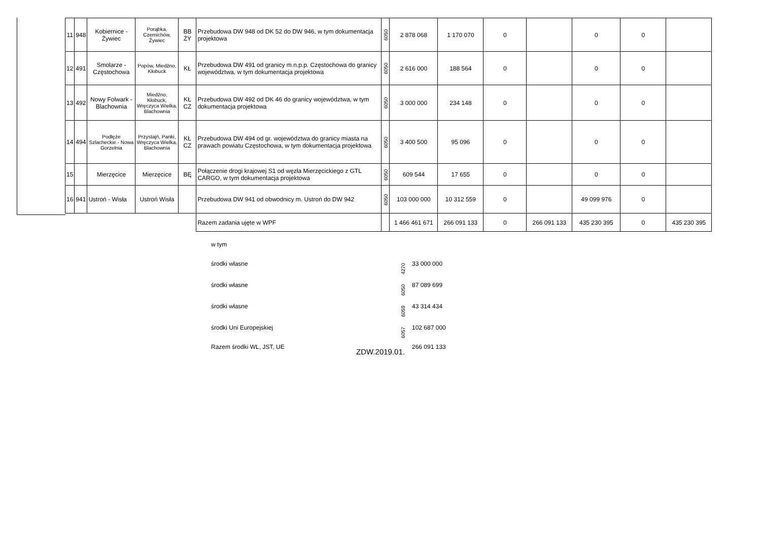| 11 | 948 | Kobiernice - Żywiec | Porąbka, Czernichów, Żywiec | BB ŻY | Przebudowa DW 948 od DK 52 do DW 946, w tym dokumentacja projektowa | 6050 | 2 878 068 | 1 170 070 | 0 | | 0 | 0 | |
| 12 | 491 | Smolarze - Częstochowa | Popów, Miedźno, Kłobuck | KŁ | Przebudowa DW 491 od granicy m.n.p.p. Częstochowa do granicy województwa, w tym dokumentacja projektowa | 6050 | 2 616 000 | 188 564 | 0 | | 0 | 0 | |
| 13 | 492 | Nowy Folwark - Blachownia | Miedźno, Kłobuck, Wręczyca Wielka, Blachownia | KŁ CZ | Przebudowa DW 492 od DK 46 do granicy województwa, w tym dokumentacja projektowa | 6050 | 3 000 000 | 234 148 | 0 | | 0 | 0 | |
| 14 | 494 | Podłęże Szlacheckie - Nowa Gorzelnia | Przystajń, Panki, Wręczyca Wielka, Blachownia | KŁ CZ | Przebudowa DW 494 od gr. województwa do granicy miasta na prawach powiatu Częstochowa, w tym dokumentacja projektowa | 6050 | 3 400 500 | 95 096 | 0 | | 0 | 0 | |
| 15 | | Mierzęcice | Mierzęcice | BĘ | Połączenie drogi krajowej S1 od węzła Mierzęcickiego z GTL CARGO, w tym dokumentacja projektowa | 6050 | 609 544 | 17 655 | 0 | | 0 | 0 | |
| 16 | 941 | Ustroń - Wisła | Ustroń Wisła | | Przebudowa DW 941 od obwodnicy m. Ustroń do DW 942 | 6050 | 103 000 000 | 10 312 559 | 0 | | 49 099 976 | 0 | |
| | | | | | Razem zadania ujęte w WPF | | 1 466 461 671 | 266 091 133 | 0 | 266 091 133 | 435 230 395 | 0 | 435 230 395 |
| w tym | | |
| środki własne | 4270 | 33 000 000 |
| środki własne | 6050 | 87 089 699 |
| środki własne | 6059 | 43 314 434 |
| środki Uni Europejskiej | 6057 | 102 687 000 |
| Razem środki WL, JST, UE | | 266 091 133 |
ZDW.2019.01.